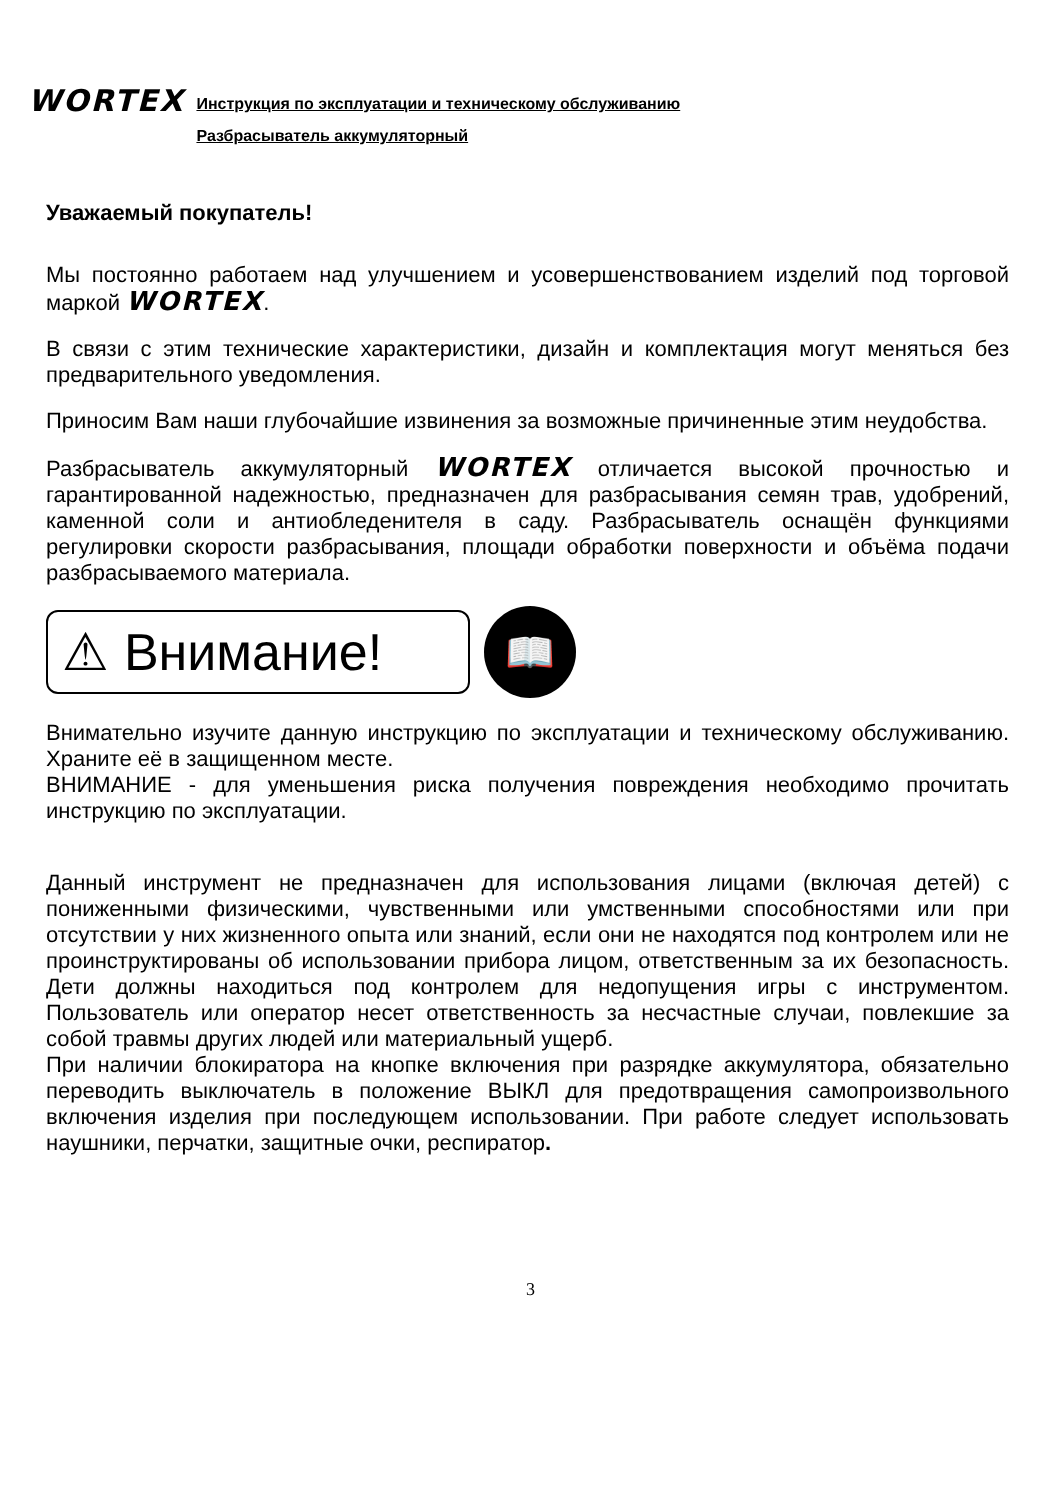WORTEX
Инструкция по эксплуатации и техническому обслуживанию
Разбрасыватель аккумуляторный
Уважаемый покупатель!
Мы постоянно работаем над улучшением и усовершенствованием изделий под торговой маркой WORTEX.
В связи с этим технические характеристики, дизайн и комплектация могут меняться без предварительного уведомления.
Приносим Вам наши глубочайшие извинения за возможные причиненные этим неудобства.
Разбрасыватель аккумуляторный WORTEX отличается высокой прочностью и гарантированной надежностью, предназначен для разбрасывания семян трав, удобрений, каменной соли и антиобледенителя в саду. Разбрасыватель оснащён функциями регулировки скорости разбрасывания, площади обработки поверхности и объёма подачи разбрасываемого материала.
⚠ Внимание!
📖
Внимательно изучите данную инструкцию по эксплуатации и техническому обслуживанию. Храните её в защищенном месте.
ВНИМАНИЕ - для уменьшения риска получения повреждения необходимо прочитать инструкцию по эксплуатации.
Данный инструмент не предназначен для использования лицами (включая детей) с пониженными физическими, чувственными или умственными способностями или при отсутствии у них жизненного опыта или знаний, если они не находятся под контролем или не проинструктированы об использовании прибора лицом, ответственным за их безопасность. Дети должны находиться под контролем для недопущения игры с инструментом. Пользователь или оператор несет ответственность за несчастные случаи, повлекшие за собой травмы других людей или материальный ущерб.
При наличии блокиратора на кнопке включения при разрядке аккумулятора, обязательно переводить выключатель в положение ВЫКЛ для предотвращения самопроизвольного включения изделия при последующем использовании. При работе следует использовать наушники, перчатки, защитные очки, респиратор.
3